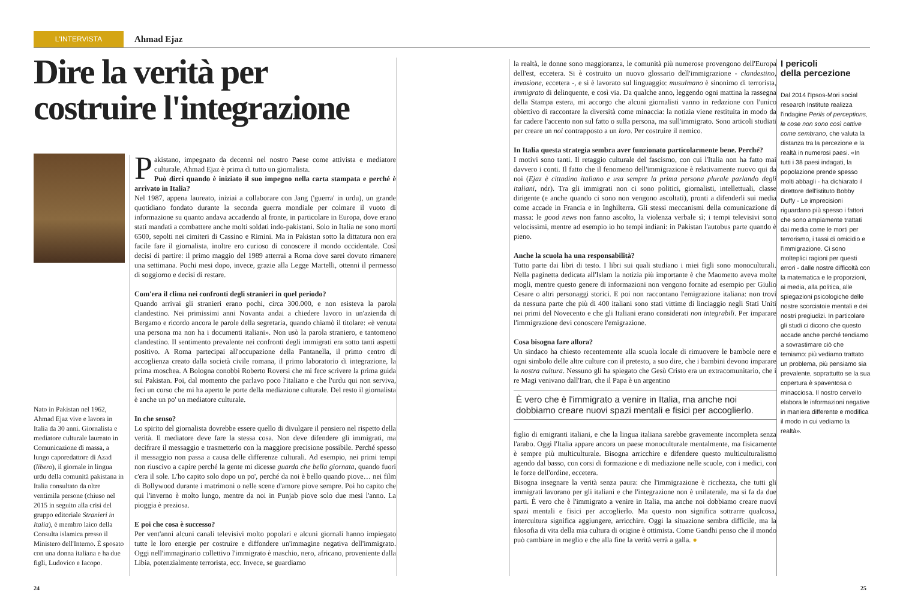L'INTERVISTA
Ahmad Ejaz
Dire la verità per
costruire l'integrazione
Nato in Pakistan nel 1962, Ahmad Ejaz vive e lavora in Italia da 30 anni. Giornalista e mediatore culturale laureato in Comunicazione di massa, a lungo caporedattore di Azad (libero), il giornale in lingua urdu della comunità pakistana in Italia consultato da oltre ventimila persone (chiuso nel 2015 in seguito alla crisi del gruppo editoriale Stranieri in Italia), è membro laico della Consulta islamica presso il Ministero dell'Interno. È sposato con una donna italiana e ha due figli, Ludovico e Iacopo.
Pakistano, impegnato da decenni nel nostro Paese come attivista e mediatore culturale, Ahmad Ejaz è prima di tutto un giornalista.
Può dirci quando è iniziato il suo impegno nella carta stampata e perché è arrivato in Italia?
Nel 1987, appena laureato, iniziai a collaborare con Jang ('guerra' in urdu), un grande quotidiano fondato durante la seconda guerra mondiale per colmare il vuoto di informazione su quanto andava accadendo al fronte, in particolare in Europa, dove erano stati mandati a combattere anche molti soldati indo-pakistani. Solo in Italia ne sono morti 6500, sepolti nei cimiteri di Cassino e Rimini. Ma in Pakistan sotto la dittatura non era facile fare il giornalista, inoltre ero curioso di conoscere il mondo occidentale. Così decisi di partire: il primo maggio del 1989 atterrai a Roma dove sarei dovuto rimanere una settimana. Pochi mesi dopo, invece, grazie alla Legge Martelli, ottenni il permesso di soggiorno e decisi di restare.
Com'era il clima nei confronti degli stranieri in quel periodo?
Quando arrivai gli stranieri erano pochi, circa 300.000, e non esisteva la parola clandestino. Nei primissimi anni Novanta andai a chiedere lavoro in un'azienda di Bergamo e ricordo ancora le parole della segretaria, quando chiamò il titolare: «è venuta una persona ma non ha i documenti italiani». Non usò la parola straniero, e tantomeno clandestino. Il sentimento prevalente nei confronti degli immigrati era sotto tanti aspetti positivo. A Roma partecipai all'occupazione della Pantanella, il primo centro di accoglienza creato dalla società civile romana, il primo laboratorio di integrazione, la prima moschea. A Bologna conobbi Roberto Roversi che mi fece scrivere la prima guida sul Pakistan. Poi, dal momento che parlavo poco l'italiano e che l'urdu qui non serviva, feci un corso che mi ha aperto le porte della mediazione culturale. Del resto il giornalista è anche un po' un mediatore culturale.
In che senso?
Lo spirito del giornalista dovrebbe essere quello di divulgare il pensiero nel rispetto della verità. Il mediatore deve fare la stessa cosa. Non deve difendere gli immigrati, ma decifrare il messaggio e trasmetterlo con la maggiore precisione possibile. Perché spesso il messaggio non passa a causa delle differenze culturali. Ad esempio, nei primi tempi non riuscivo a capire perché la gente mi dicesse guarda che bella giornata, quando fuori c'era il sole. L'ho capito solo dopo un po', perché da noi è bello quando piove… nei film di Bollywood durante i matrimoni o nelle scene d'amore piove sempre. Poi ho capito che qui l'inverno è molto lungo, mentre da noi in Punjab piove solo due mesi l'anno. La pioggia è preziosa.
E poi che cosa è successo?
Per vent'anni alcuni canali televisivi molto popolari e alcuni giornali hanno impiegato tutte le loro energie per costruire e diffondere un'immagine negativa dell'immigrato. Oggi nell'immaginario collettivo l'immigrato è maschio, nero, africano, proveniente dalla Libia, potenzialmente terrorista, ecc. Invece, se guardiamo
la realtà, le donne sono maggioranza, le comunità più numerose provengono dell'Europa dell'est, eccetera. Si è costruito un nuovo glossario dell'immigrazione - clandestino, invasione, eccetera -, e si è lavorato sul linguaggio: musulmano è sinonimo di terrorista, immigrato di delinquente, e così via. Da qualche anno, leggendo ogni mattina la rassegna della Stampa estera, mi accorgo che alcuni giornalisti vanno in redazione con l'unico obiettivo di raccontare la diversità come minaccia: la notizia viene restituita in modo da far cadere l'accento non sul fatto o sulla persona, ma sull'immigrato. Sono articoli studiati per creare un noi contrapposto a un loro. Per costruire il nemico.
In Italia questa strategia sembra aver funzionato particolarmente bene. Perché?
I motivi sono tanti. Il retaggio culturale del fascismo, con cui l'Italia non ha fatto mai davvero i conti. Il fatto che il fenomeno dell'immigrazione è relativamente nuovo qui da noi (Ejaz è cittadino italiano e usa sempre la prima persona plurale parlando degli italiani, ndr). Tra gli immigrati non ci sono politici, giornalisti, intellettuali, classe dirigente (e anche quando ci sono non vengono ascoltati), pronti a difenderli sui media come accade in Francia e in Inghilterra. Gli stessi meccanismi della comunicazione di massa: le good news non fanno ascolto, la violenza verbale sì; i tempi televisivi sono velocissimi, mentre ad esempio io ho tempi indiani: in Pakistan l'autobus parte quando è pieno.
Anche la scuola ha una responsabilità?
Tutto parte dai libri di testo. I libri sui quali studiano i miei figli sono monoculturali. Nella paginetta dedicata all'Islam la notizia più importante è che Maometto aveva molte mogli, mentre questo genere di informazioni non vengono fornite ad esempio per Giulio Cesare o altri personaggi storici. E poi non raccontano l'emigrazione italiana: non trovi da nessuna parte che più di 400 italiani sono stati vittime di linciaggio negli Stati Uniti nei primi del Novecento e che gli Italiani erano considerati non integrabili. Per imparare l'immigrazione devi conoscere l'emigrazione.
Cosa bisogna fare allora?
Un sindaco ha chiesto recentemente alla scuola locale di rimuovere le bambole nere e ogni simbolo delle altre culture con il pretesto, a suo dire, che i bambini devono imparare la nostra cultura. Nessuno gli ha spiegato che Gesù Cristo era un extracomunitario, che i re Magi venivano dall'Iran, che il Papa è un argentino
È vero che è l'immigrato a venire in Italia, ma anche noi dobbiamo creare nuovi spazi mentali e fisici per accoglierlo.
figlio di emigranti italiani, e che la lingua italiana sarebbe gravemente incompleta senza l'arabo. Oggi l'Italia appare ancora un paese monoculturale mentalmente, ma fisicamente è sempre più multiculturale. Bisogna arricchire e difendere questo multiculturalismo agendo dal basso, con corsi di formazione e di mediazione nelle scuole, con i medici, con le forze dell'ordine, eccetera.
Bisogna insegnare la verità senza paura: che l'immigrazione è ricchezza, che tutti gli immigrati lavorano per gli italiani e che l'integrazione non è unilaterale, ma si fa da due parti. È vero che è l'immigrato a venire in Italia, ma anche noi dobbiamo creare nuovi spazi mentali e fisici per accoglierlo. Ma questo non significa sottrarre qualcosa, intercultura significa aggiungere, arricchire. Oggi la situazione sembra difficile, ma la filosofia di vita della mia cultura di origine è ottimista. Come Gandhi penso che il mondo può cambiare in meglio e che alla fine la verità verrà a galla. ●
I pericoli
della percezione
Dal 2014 l'Ipsos-Mori social research Institute realizza l'indagine Perils of perceptions, le cose non sono così cattive come sembrano, che valuta la distanza tra la percezione e la realtà in numerosi paesi. «In tutti i 38 paesi indagati, la popolazione prende spesso molti abbagli - ha dichiarato il direttore dell'istituto Bobby Duffy - Le imprecisioni riguardano più spesso i fattori che sono ampiamente trattati dai media come le morti per terrorismo, i tassi di omicidio e l'immigrazione. Ci sono molteplici ragioni per questi errori - dalle nostre difficoltà con la matematica e le proporzioni, ai media, alla politica, alle spiegazioni psicologiche delle nostre scorciatoie mentali e dei nostri pregiudizi. In particolare gli studi ci dicono che questo accade anche perché tendiamo a sovrastimare ciò che temiamo: più vediamo trattato un problema, più pensiamo sia prevalente, soprattutto se la sua copertura è spaventosa o minacciosa. Il nostro cervello elabora le informazioni negative in maniera differente e modifica il modo in cui vediamo la realtà».
24 25